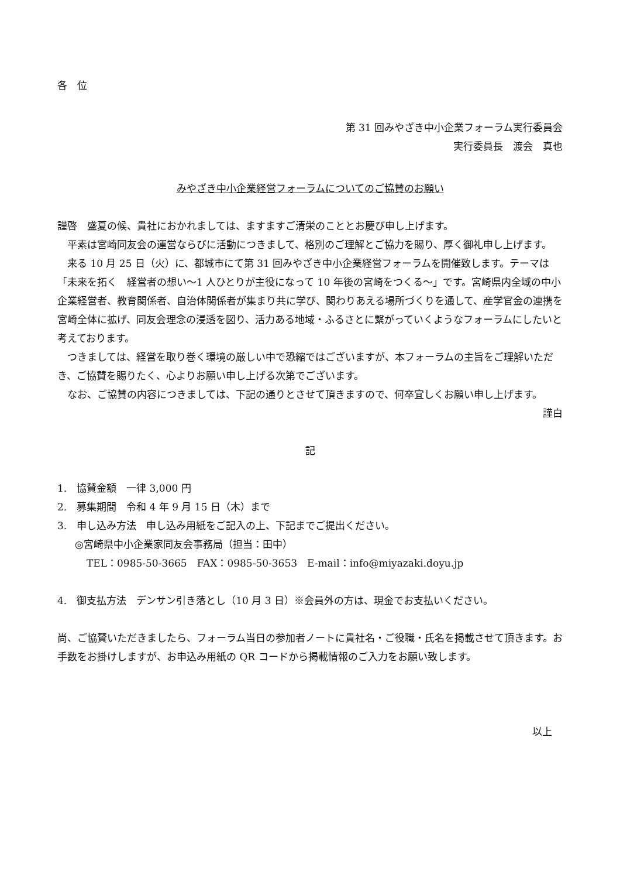各　位
第 31 回みやざき中小企業フォーラム実行委員会
実行委員長　渡会　真也
みやざき中小企業経営フォーラムについてのご協賛のお願い
謹啓　盛夏の候、貴社におかれましては、ますますご清栄のこととお慶び申し上げます。
平素は宮崎同友会の運営ならびに活動につきまして、格別のご理解とご協力を賜り、厚く御礼申し上げます。
来る 10 月 25 日（火）に、都城市にて第 31 回みやざき中小企業経営フォーラムを開催致します。テーマは「未来を拓く　経営者の想い〜1 人ひとりが主役になって 10 年後の宮崎をつくる〜」です。宮崎県内全域の中小企業経営者、教育関係者、自治体関係者が集まり共に学び、関わりあえる場所づくりを通して、産学官金の連携を宮崎全体に拡げ、同友会理念の浸透を図り、活力ある地域・ふるさとに繋がっていくようなフォーラムにしたいと考えております。
つきましては、経営を取り巻く環境の厳しい中で恐縮ではございますが、本フォーラムの主旨をご理解いただき、ご協賛を賜りたく、心よりお願い申し上げる次第でございます。
なお、ご協賛の内容につきましては、下記の通りとさせて頂きますので、何卒宜しくお願い申し上げます。
謹白
記
1.　協賛金額　一律 3,000 円
2.　募集期間　令和 4 年 9 月 15 日（木）まで
3.　申し込み方法　申し込み用紙をご記入の上、下記までご提出ください。
◎宮崎県中小企業家同友会事務局（担当：田中）
TEL：0985-50-3665　FAX：0985-50-3653　E-mail：info@miyazaki.doyu.jp
4.　御支払方法　デンサン引き落とし（10 月 3 日）※会員外の方は、現金でお支払いください。
尚、ご協賛いただきましたら、フォーラム当日の参加者ノートに貴社名・ご役職・氏名を掲載させて頂きます。お手数をお掛けしますが、お申込み用紙の QR コードから掲載情報のご入力をお願い致します。
以上